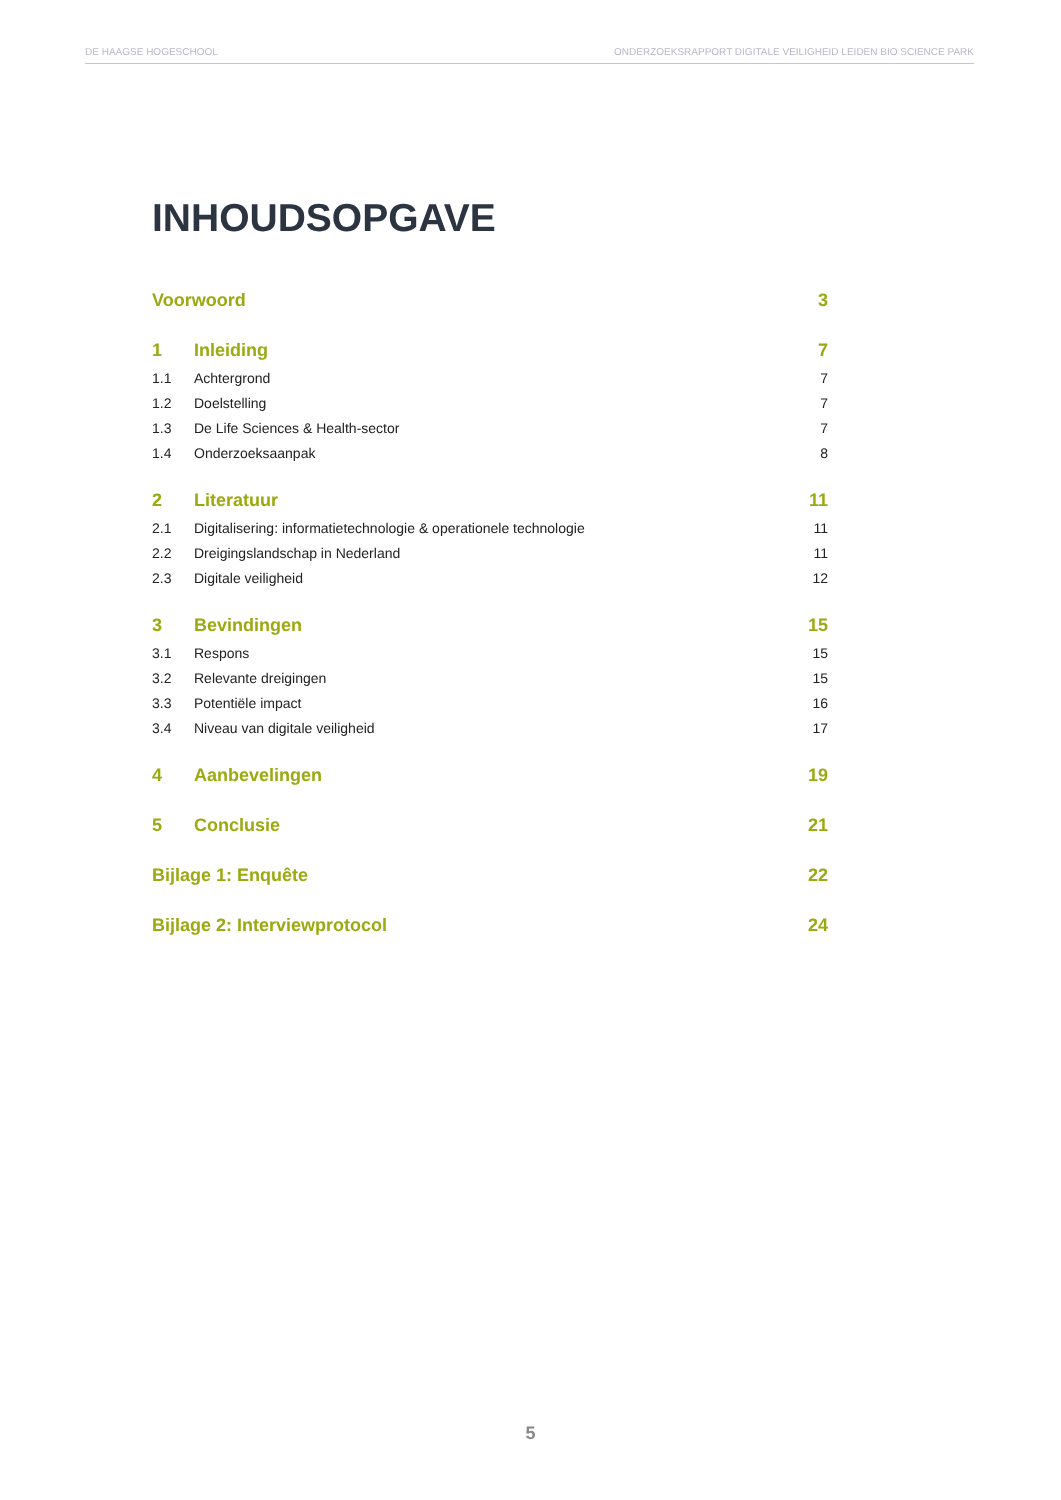DE HAAGSE HOGESCHOOL ONDERZOEKSRAPPORT DIGITALE VEILIGHEID LEIDEN BIO SCIENCE PARK
INHOUDSOPGAVE
Voorwoord 3
1 Inleiding 7
1.1 Achtergrond 7
1.2 Doelstelling 7
1.3 De Life Sciences & Health-sector 7
1.4 Onderzoeksaanpak 8
2 Literatuur 11
2.1 Digitalisering: informatietechnologie & operationele technologie 11
2.2 Dreigingslandschap in Nederland 11
2.3 Digitale veiligheid 12
3 Bevindingen 15
3.1 Respons 15
3.2 Relevante dreigingen 15
3.3 Potentiële impact 16
3.4 Niveau van digitale veiligheid 17
4 Aanbevelingen 19
5 Conclusie 21
Bijlage 1: Enquête 22
Bijlage 2: Interviewprotocol 24
5